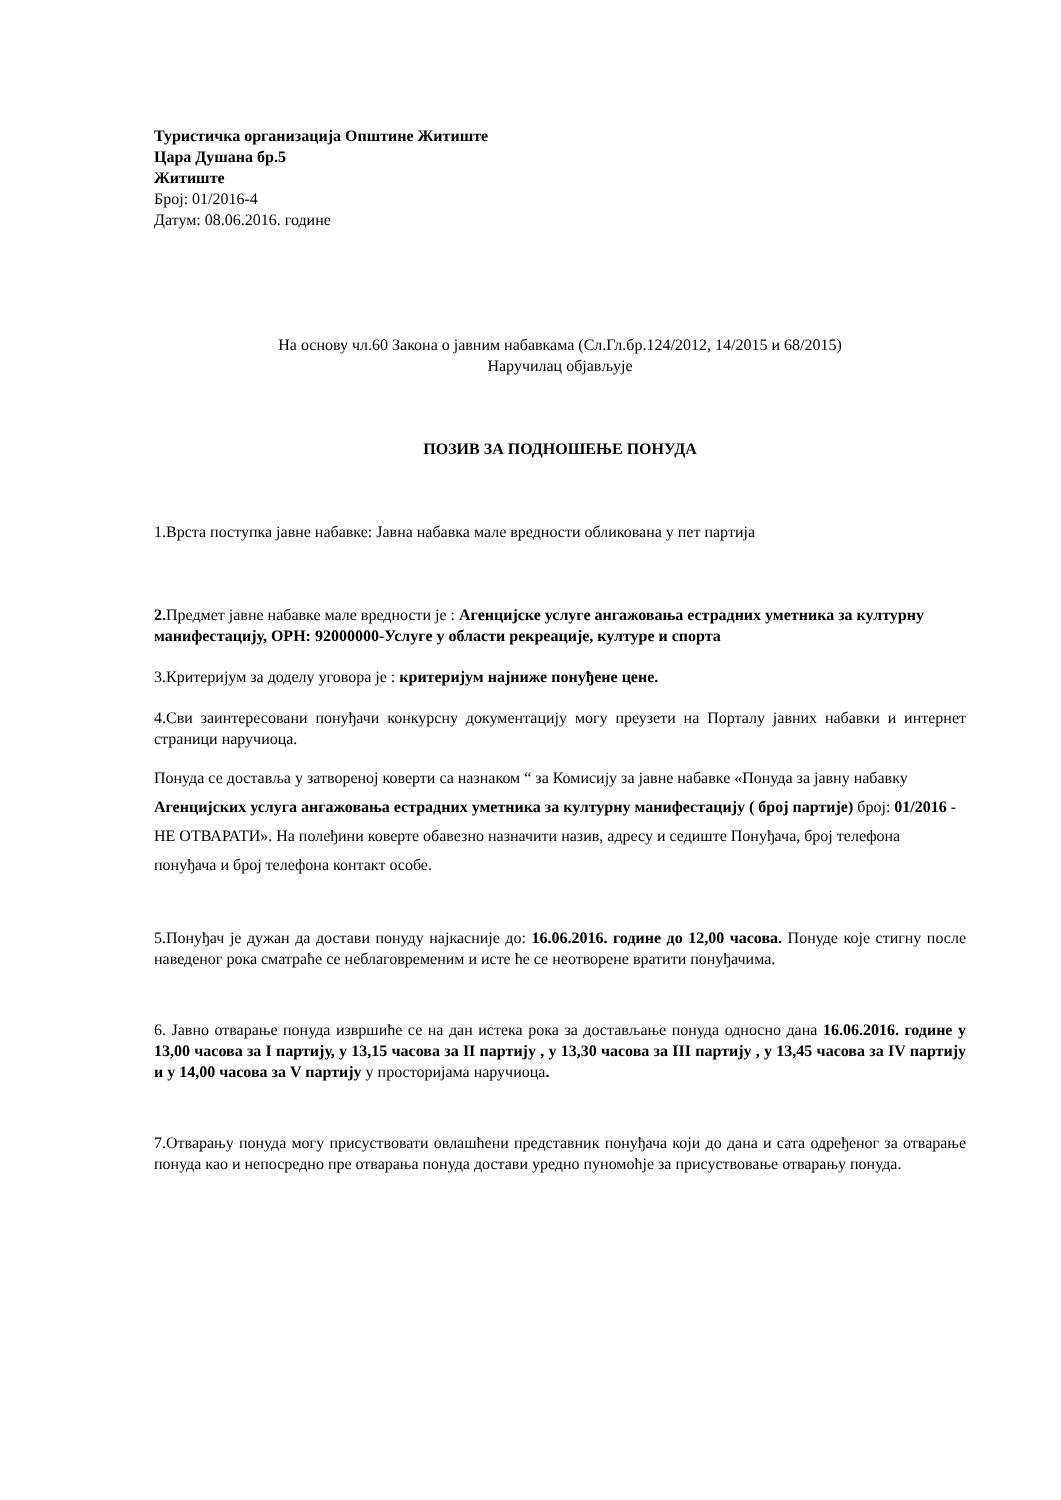Туристичка организација Општине Житиште
Цара Душана бр.5
Житиште
Број: 01/2016-4
Датум: 08.06.2016. године
На основу чл.60 Закона о јавним набавкама (Сл.Гл.бр.124/2012, 14/2015 и 68/2015)
Наручилац објављује
ПОЗИВ ЗА ПОДНОШЕЊЕ ПОНУДА
1.Врста поступка јавне набавке: Јавна набавка мале вредности обликована у пет партија
2. Предмет јавне набавке мале вредности је : Агенцијске услуге ангажовања естрадних уметника за културну манифестацију, ОРН: 92000000-Услуге у области рекреације, културе и спорта
3.Критеријум за доделу уговора је : критеријум најниже понуђене цене.
4.Сви заинтересовани понуђачи конкурсну документацију могу преузети на Порталу јавних набавки и интернет страници наручиоца.
Понуда се доставља у затвореној коверти са назнаком “ за Комисију за јавне набавке «Понуда за јавну набавку Агенцијских услуга ангажовања естрадних уметника за културну манифестацију ( број партије) број: 01/2016 - НЕ ОТВАРАТИ». На полеђини коверте обавезно назначити назив, адресу и седиште Понуђача, број телефона понуђача и број телефона контакт особе.
5.Понуђач је дужан да достави понуду најкасније до: 16.06.2016. године до 12,00 часова. Понуде које стигну после наведеног рока сматраће се неблаговременим и исте ће се неотворене вратити понуђачима.
6. Јавно отварање понуда извршиће се на дан истека рока за достављање понуда односно дана 16.06.2016. године у 13,00 часова за I партију, у 13,15 часова за II партију , у 13,30 часова за III партију , у 13,45 часова за IV партију и у 14,00 часова за V партију у просторијама наручиоца.
7.Отварању понуда могу присуствовати овлашћени представник понуђача који до дана и сата одређеног за отварање понуда као и непосредно пре отварања понуда достави уредно пуномоћје за присуствовање отварању понуда.